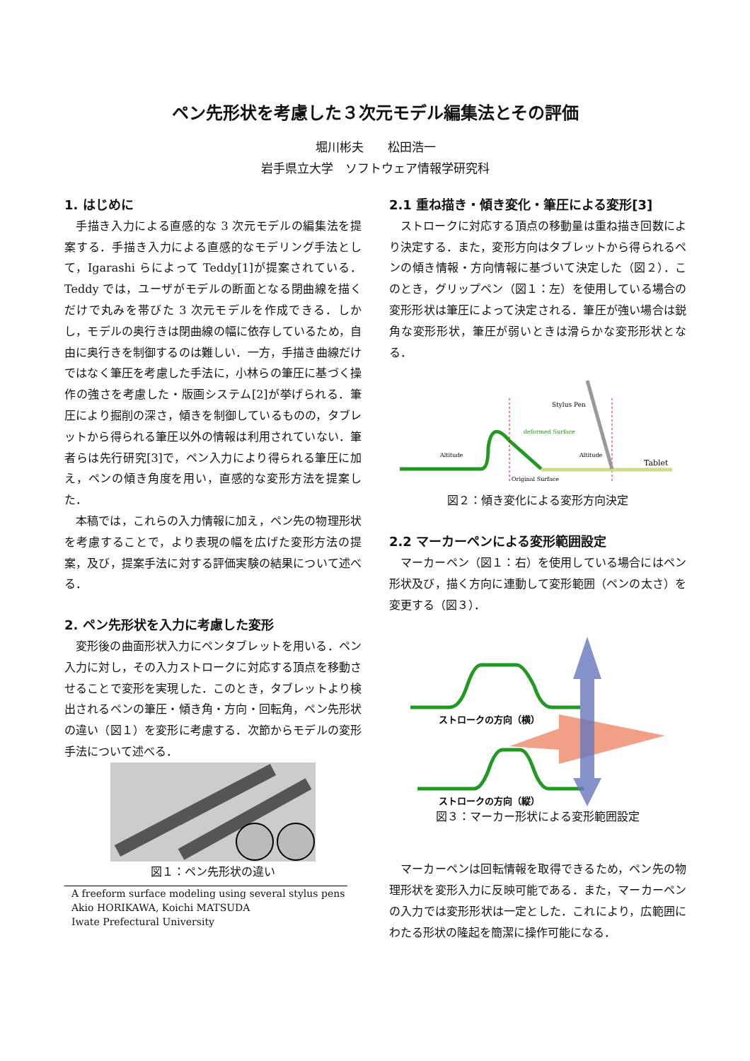ペン先形状を考慮した３次元モデル編集法とその評価
堀川彬夫　　松田浩一
岩手県立大学　ソフトウェア情報学研究科
1. はじめに
手描き入力による直感的な 3 次元モデルの編集法を提案する．手描き入力による直感的なモデリング手法として，Igarashi らによって Teddy[1]が提案されている．Teddy では，ユーザがモデルの断面となる閉曲線を描くだけで丸みを帯びた 3 次元モデルを作成できる．しかし，モデルの奥行きは閉曲線の幅に依存しているため，自由に奥行きを制御するのは難しい．一方，手描き曲線だけではなく筆圧を考慮した手法に，小林らの筆圧に基づく操作の強さを考慮した・版画システム[2]が挙げられる．筆圧により掘削の深さ，傾きを制御しているものの，タブレットから得られる筆圧以外の情報は利用されていない．筆者らは先行研究[3]で，ペン入力により得られる筆圧に加え，ペンの傾き角度を用い，直感的な変形方法を提案した．
本稿では，これらの入力情報に加え，ペン先の物理形状を考慮することで，より表現の幅を広げた変形方法の提案，及び，提案手法に対する評価実験の結果について述べる．
2. ペン先形状を入力に考慮した変形
変形後の曲面形状入力にペンタブレットを用いる．ペン入力に対し，その入力ストロークに対応する頂点を移動させることで変形を実現した．このとき，タブレットより検出されるペンの筆圧・傾き角・方向・回転角，ペン先形状の違い（図１）を変形に考慮する．次節からモデルの変形手法について述べる．
図１：ペン先形状の違い
A freeform surface modeling using several stylus pens
Akio HORIKAWA, Koichi MATSUDA
Iwate Prefectural University
2.1 重ね描き・傾き変化・筆圧による変形[3]
ストロークに対応する頂点の移動量は重ね描き回数により決定する．また，変形方向はタブレットから得られるペンの傾き情報・方向情報に基づいて決定した（図２）．このとき，グリップペン（図１：左）を使用している場合の変形形状は筆圧によって決定される．筆圧が強い場合は鋭角な変形形状，筆圧が弱いときは滑らかな変形形状となる．
Altitude
deformed Surface
Original Surface
Stylus Pen
Altitude
Tablet
図２：傾き変化による変形方向決定
2.2 マーカーペンによる変形範囲設定
マーカーペン（図１：右）を使用している場合にはペン形状及び，描く方向に連動して変形範囲（ペンの太さ）を変更する（図３）．
ストロークの方向（横）
ストロークの方向（縦）
図３：マーカー形状による変形範囲設定
マーカーペンは回転情報を取得できるため，ペン先の物理形状を変形入力に反映可能である．また，マーカーペンの入力では変形形状は一定とした．これにより，広範囲にわたる形状の隆起を簡潔に操作可能になる．